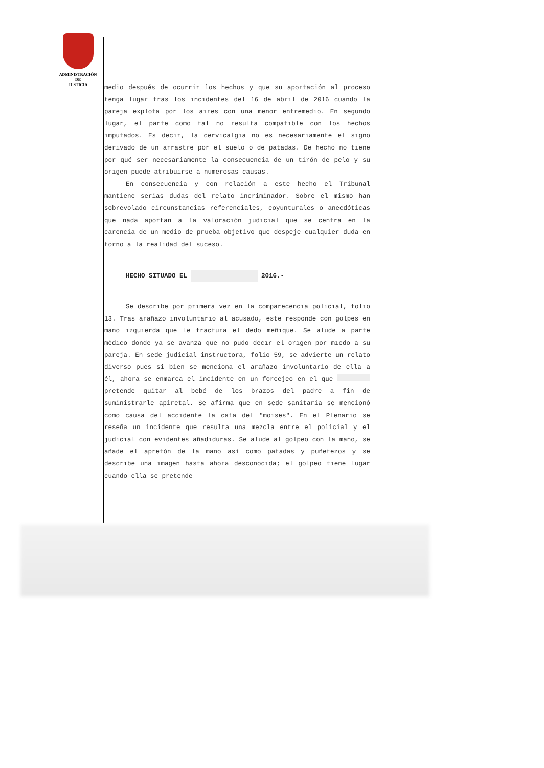ADMINISTRACIÓN
DE
JUSTICIA
medio después de ocurrir los hechos y que su aportación al proceso tenga lugar tras los incidentes del 16 de abril de 2016 cuando la pareja explota por los aires con una menor entremedio. En segundo lugar, el parte como tal no resulta compatible con los hechos imputados. Es decir, la cervicalgia no es necesariamente el signo derivado de un arrastre por el suelo o de patadas. De hecho no tiene por qué ser necesariamente la consecuencia de un tirón de pelo y su origen puede atribuirse a numerosas causas.
En consecuencia y con relación a este hecho el Tribunal mantiene serias dudas del relato incriminador. Sobre el mismo han sobrevolado circunstancias referenciales, coyunturales o anecdóticas que nada aportan a la valoración judicial que se centra en la carencia de un medio de prueba objetivo que despeje cualquier duda en torno a la realidad del suceso.
HECHO SITUADO EL 2016.-
Se describe por primera vez en la comparecencia policial, folio 13. Tras arañazo involuntario al acusado, este responde con golpes en mano izquierda que le fractura el dedo meñique. Se alude a parte médico donde ya se avanza que no pudo decir el origen por miedo a su pareja. En sede judicial instructora, folio 59, se advierte un relato diverso pues si bien se menciona el arañazo involuntario de ella a él, ahora se enmarca el incidente en un forcejeo en el que pretende quitar al bebé de los brazos del padre a fin de suministrarle apiretal. Se afirma que en sede sanitaria se mencionó como causa del accidente la caía del "moises". En el Plenario se reseña un incidente que resulta una mezcla entre el policial y el judicial con evidentes añadiduras. Se alude al golpeo con la mano, se añade el apretón de la mano así como patadas y puñetezos y se describe una imagen hasta ahora desconocida; el golpeo tiene lugar cuando ella se pretende